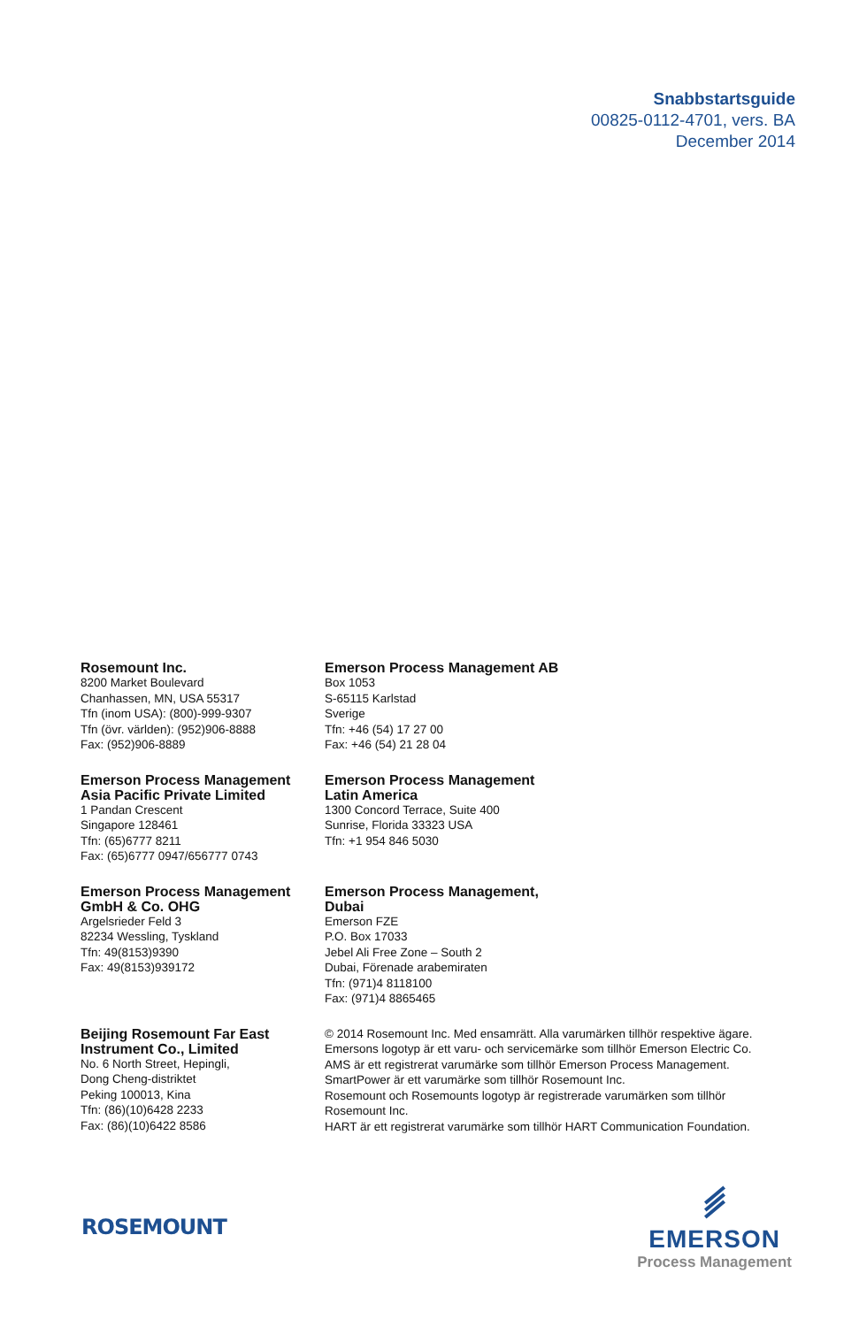Snabbstartsguide
00825-0112-4701, vers. BA
December 2014
Rosemount Inc.
8200 Market Boulevard
Chanhassen, MN, USA 55317
Tfn (inom USA): (800)-999-9307
Tfn (övr. världen): (952)906-8888
Fax: (952)906-8889
Emerson Process Management AB
Box 1053
S-65115 Karlstad
Sverige
Tfn: +46 (54) 17 27 00
Fax: +46 (54) 21 28 04
Emerson Process Management
Asia Pacific Private Limited
1 Pandan Crescent
Singapore 128461
Tfn: (65)6777 8211
Fax: (65)6777 0947/656777 0743
Emerson Process Management
Latin America
1300 Concord Terrace, Suite 400
Sunrise, Florida 33323 USA
Tfn: +1 954 846 5030
Emerson Process Management
GmbH & Co. OHG
Argelsrieder Feld 3
82234 Wessling, Tyskland
Tfn: 49(8153)9390
Fax: 49(8153)939172
Emerson Process Management,
Dubai
Emerson FZE
P.O. Box 17033
Jebel Ali Free Zone – South 2
Dubai, Förenade arabemiraten
Tfn: (971)4 8118100
Fax: (971)4 8865465
Beijing Rosemount Far East
Instrument Co., Limited
No. 6 North Street, Hepingli,
Dong Cheng-distriktet
Peking 100013, Kina
Tfn: (86)(10)6428 2233
Fax: (86)(10)6422 8586
© 2014 Rosemount Inc. Med ensamrätt. Alla varumärken tillhör respektive ägare.
Emersons logotyp är ett varu- och servicemärke som tillhör Emerson Electric Co.
AMS är ett registrerat varumärke som tillhör Emerson Process Management.
SmartPower är ett varumärke som tillhör Rosemount Inc.
Rosemount och Rosemounts logotyp är registrerade varumärken som tillhör
Rosemount Inc.
HART är ett registrerat varumärke som tillhör HART Communication Foundation.
ROSEMOUNT
EMERSON
Process Management